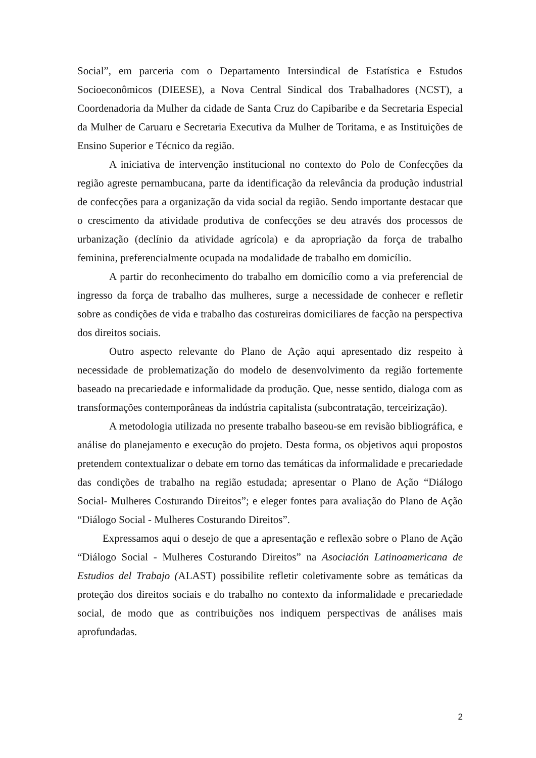Social”, em parceria com o Departamento Intersindical de Estatística e Estudos Socioeconômicos (DIEESE), a Nova Central Sindical dos Trabalhadores (NCST), a Coordenadoria da Mulher da cidade de Santa Cruz do Capibaribe e da Secretaria Especial da Mulher de Caruaru e Secretaria Executiva da Mulher de Toritama, e as Instituições de Ensino Superior e Técnico da região.
A iniciativa de intervenção institucional no contexto do Polo de Confecções da região agreste pernambucana, parte da identificação da relevância da produção industrial de confecções para a organização da vida social da região. Sendo importante destacar que o crescimento da atividade produtiva de confecções se deu através dos processos de urbanização (declínio da atividade agrícola) e da apropriação da força de trabalho feminina, preferencialmente ocupada na modalidade de trabalho em domicílio.
A partir do reconhecimento do trabalho em domicílio como a via preferencial de ingresso da força de trabalho das mulheres, surge a necessidade de conhecer e refletir sobre as condições de vida e trabalho das costureiras domiciliares de facção na perspectiva dos direitos sociais.
Outro aspecto relevante do Plano de Ação aqui apresentado diz respeito à necessidade de problematização do modelo de desenvolvimento da região fortemente baseado na precariedade e informalidade da produção. Que, nesse sentido, dialoga com as transformações contemporâneas da indústria capitalista (subcontratação, terceirização).
A metodologia utilizada no presente trabalho baseou-se em revisão bibliográfica, e análise do planejamento e execução do projeto. Desta forma, os objetivos aqui propostos pretendem contextualizar o debate em torno das temáticas da informalidade e precariedade das condições de trabalho na região estudada; apresentar o Plano de Ação “Diálogo Social- Mulheres Costurando Direitos”; e eleger fontes para avaliação do Plano de Ação “Diálogo Social - Mulheres Costurando Direitos”.
Expressamos aqui o desejo de que a apresentação e reflexão sobre o Plano de Ação “Diálogo Social - Mulheres Costurando Direitos” na Asociación Latinoamericana de Estudios del Trabajo (ALAST) possibilite refletir coletivamente sobre as temáticas da proteção dos direitos sociais e do trabalho no contexto da informalidade e precariedade social, de modo que as contribuições nos indiquem perspectivas de análises mais aprofundadas.
2